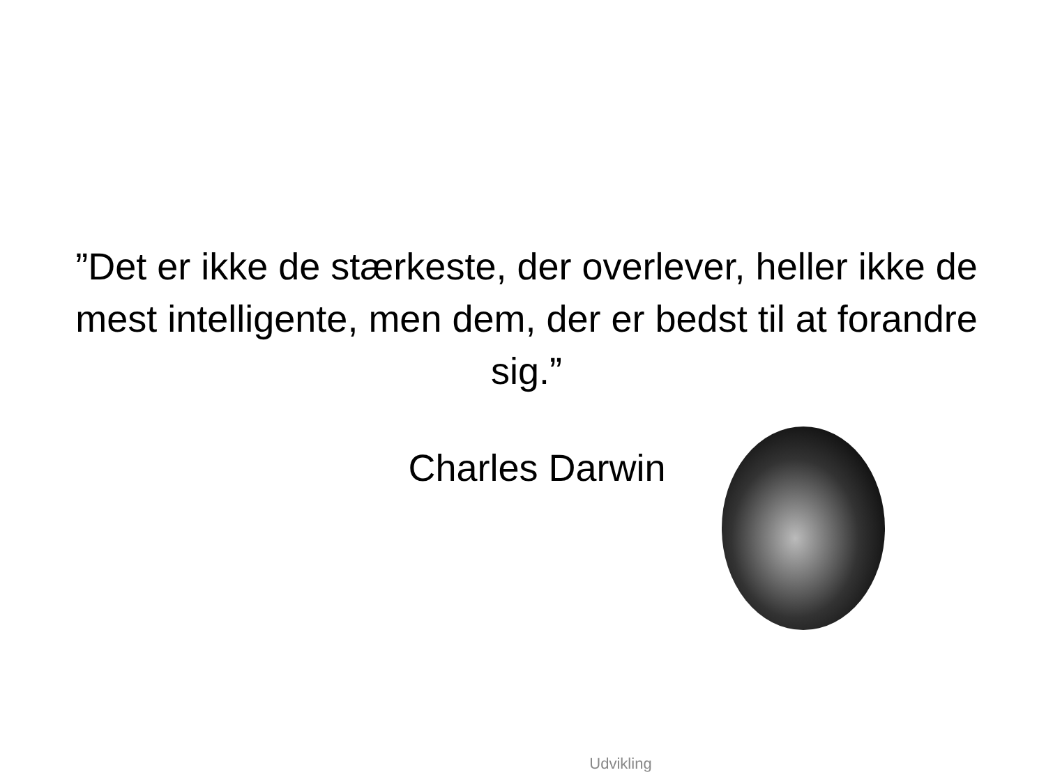”Det er ikke de stærkeste, der overlever, heller ikke de mest intelligente, men dem, der er bedst til at forandre sig.”
Charles Darwin
Udvikling